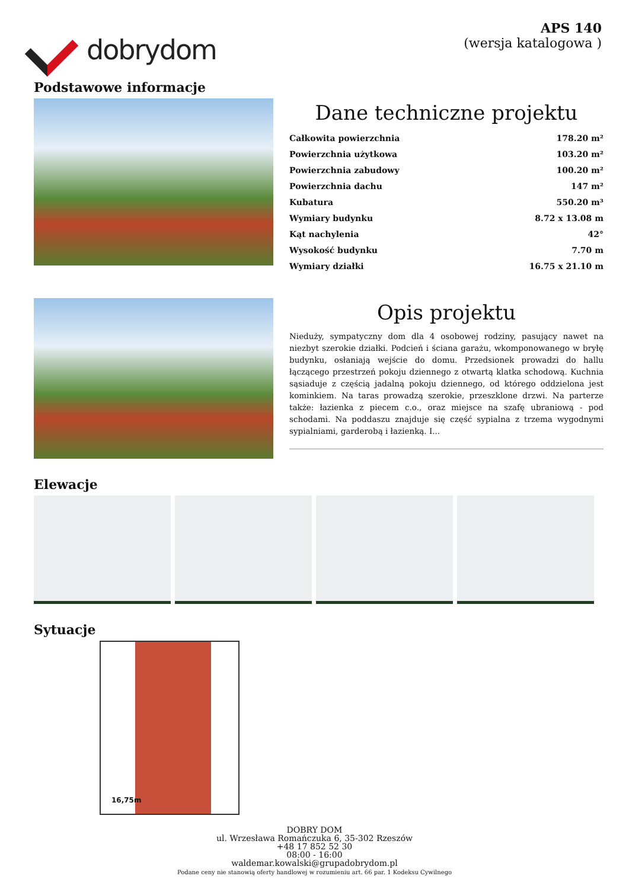dobrydom
APS 140
(wersja katalogowa )
Podstawowe informacje
Dane techniczne projektu
| Całkowita powierzchnia | 178.20 m² |
| Powierzchnia użytkowa | 103.20 m² |
| Powierzchnia zabudowy | 100.20 m² |
| Powierzchnia dachu | 147 m² |
| Kubatura | 550.20 m³ |
| Wymiary budynku | 8.72 x 13.08 m |
| Kąt nachylenia | 42° |
| Wysokość budynku | 7.70 m |
| Wymiary działki | 16.75 x 21.10 m |
Opis projektu
Nieduży, sympatyczny dom dla 4 osobowej rodziny, pasujący nawet na niezbyt szerokie działki. Podcień i ściana garażu, wkomponowanego w bryłę budynku, osłaniają wejście do domu. Przedsionek prowadzi do hallu łączącego przestrzeń pokoju dziennego z otwartą klatka schodową. Kuchnia sąsiaduje z częścią jadalną pokoju dziennego, od którego oddzielona jest kominkiem. Na taras prowadzą szerokie, przeszklone drzwi. Na parterze także: łazienka z piecem c.o., oraz miejsce na szafę ubraniową - pod schodami. Na poddaszu znajduje się część sypialna z trzema wygodnymi sypialniami, garderobą i łazienką. I...
Elewacje
Sytuacje
16,75m
DOBRY DOM
ul. Wrzesława Romańczuka 6, 35-302 Rzeszów
+48 17 852 52 30
08:00 - 16:00
waldemar.kowalski@grupadobrydom.pl
Podane ceny nie stanowią oferty handlowej w rozumieniu art. 66 par. 1 Kodeksu Cywilnego